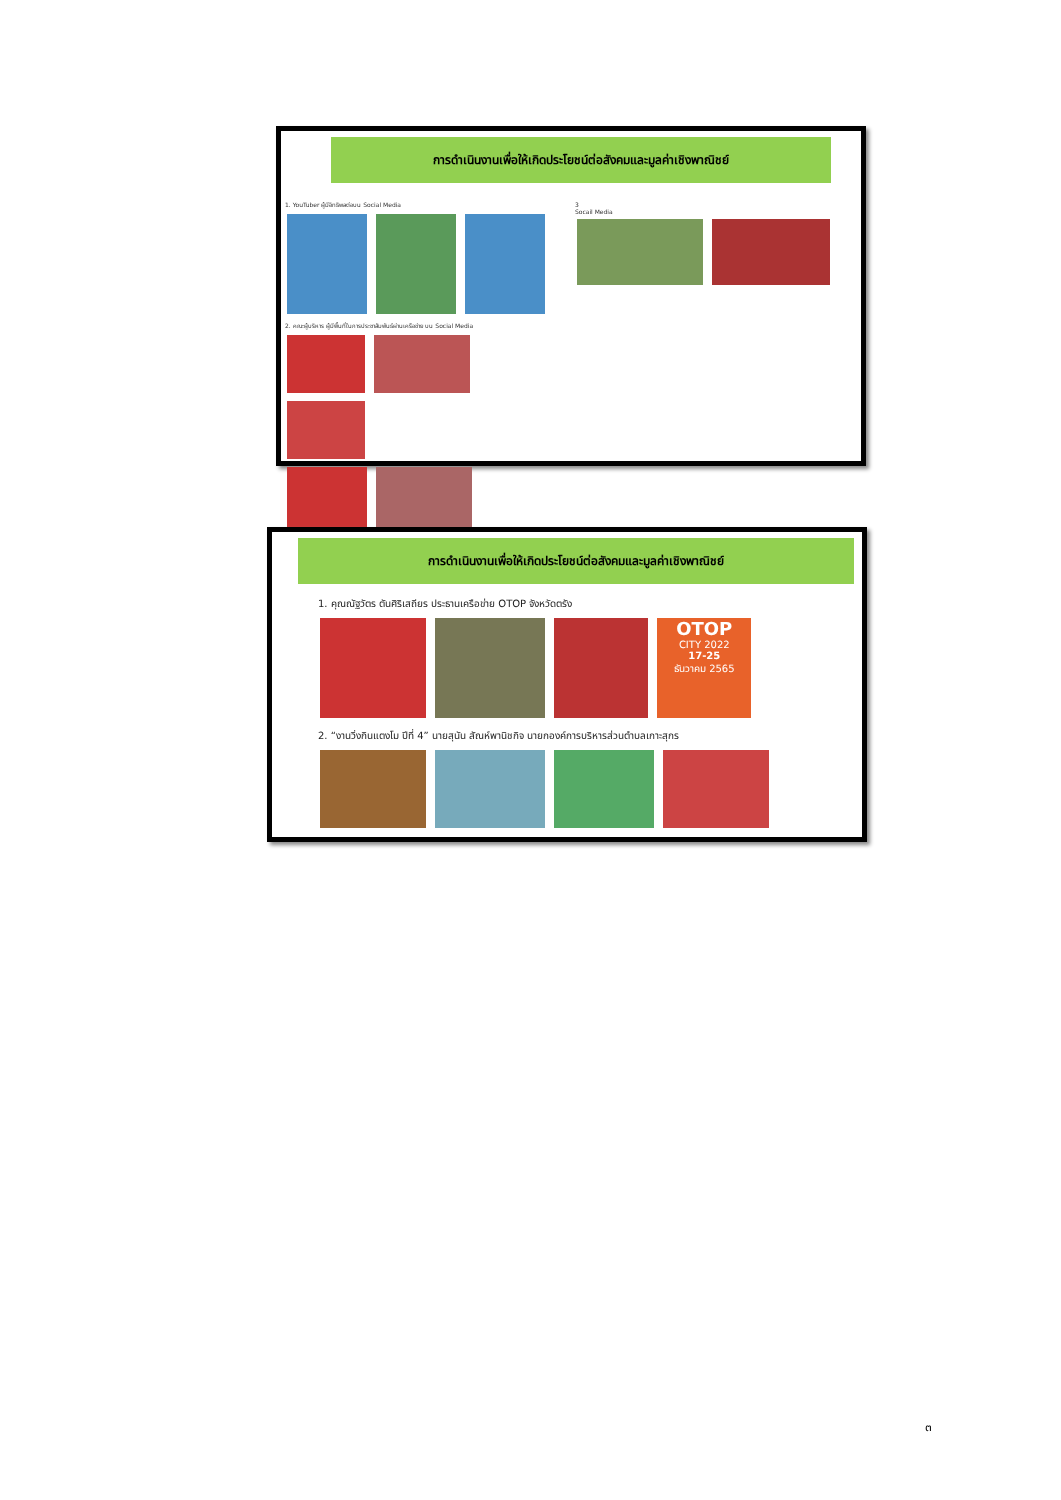การดำเนินงานเพื่อให้เกิดประโยชน์ต่อสังคมและมูลค่าเชิงพาณิชย์
1. YouTuber ผู้มีอิทธิพลต่อบน Social Media
2. คณะผู้บริหาร ผู้มีพื้นที่ในการประชาสัมพันธ์ผ่านเครือข่าย บน Social Media
3
Socail Media
การดำเนินงานเพื่อให้เกิดประโยชน์ต่อสังคมและมูลค่าเชิงพาณิชย์
1. คุณณัฐวัตร ตันศิริเสถียร ประธานเครือข่าย OTOP จังหวัดตรัง
OTOP
CITY 2022
17-25
ธันวาคม 2565
2. “งานวิ่งกินแตงโม ปีที่ 4” นายสุนัน สัณห์พานิชกิจ นายกองค์การบริหารส่วนตำบลเกาะสุกร
๓